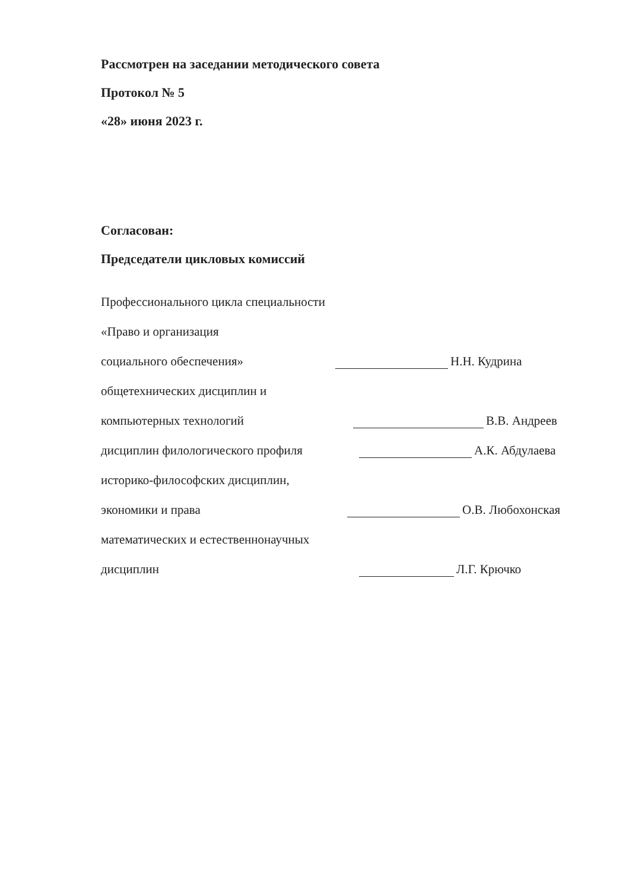Рассмотрен на заседании методического совета
Протокол № 5
«28» июня 2023 г.
Согласован:
Председатели цикловых комиссий
Профессионального цикла специальности
«Право и организация
социального обеспечения»
Н.Н. Кудрина
общетехнических дисциплин и
компьютерных технологий
В.В. Андреев
дисциплин филологического профиля
А.К. Абдулаева
историко-философских дисциплин,
экономики и права
О.В. Любохонская
математических и естественнонаучных
дисциплин
Л.Г. Крючко